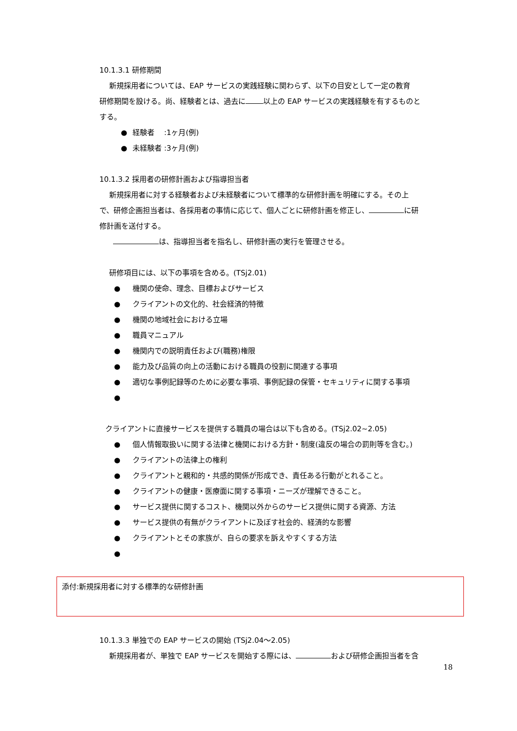10.1.3.1 研修期間
新規採用者については、EAP サービスの実践経験に関わらず、以下の目安として一定の教育
研修期間を設ける。尚、経験者とは、過去に 以上の EAP サービスの実践経験を有するものと
する。
● 経験者　 :1ヶ月(例)
● 未経験者 :3ヶ月(例)
10.1.3.2 採用者の研修計画および指導担当者
新規採用者に対する経験者および未経験者について標準的な研修計画を明確にする。その上
で、研修企画担当者は、各採用者の事情に応じて、個人ごとに研修計画を修正し、 に研
修計画を送付する。
は、指導担当者を指名し、研修計画の実行を管理させる。
研修項目には、以下の事項を含める。(TSj2.01)
● 機関の使命、理念、目標およびサービス
● クライアントの文化的、社会経済的特徴
● 機関の地域社会における立場
● 職員マニュアル
● 機関内での説明責任および(職務)権限
● 能力及び品質の向上の活動における職員の役割に関連する事項
● 適切な事例記録等のために必要な事項、事例記録の保管・セキュリティに関する事項
●
クライアントに直接サービスを提供する職員の場合は以下も含める。(TSj2.02~2.05)
● 個人情報取扱いに関する法律と機関における方針・制度(違反の場合の罰則等を含む。)
● クライアントの法律上の権利
● クライアントと親和的・共感的関係が形成でき、責任ある行動がとれること。
● クライアントの健康・医療面に関する事項・ニーズが理解できること。
● サービス提供に関するコスト、機関以外からのサービス提供に関する資源、方法
● サービス提供の有無がクライアントに及ぼす社会的、経済的な影響
● クライアントとその家族が、自らの要求を訴えやすくする方法
●
添付:新規採用者に対する標準的な研修計画
10.1.3.3 単独での EAP サービスの開始 (TSj2.04～2.05)
新規採用者が、単独で EAP サービスを開始する際には、 および研修企画担当者を含
18